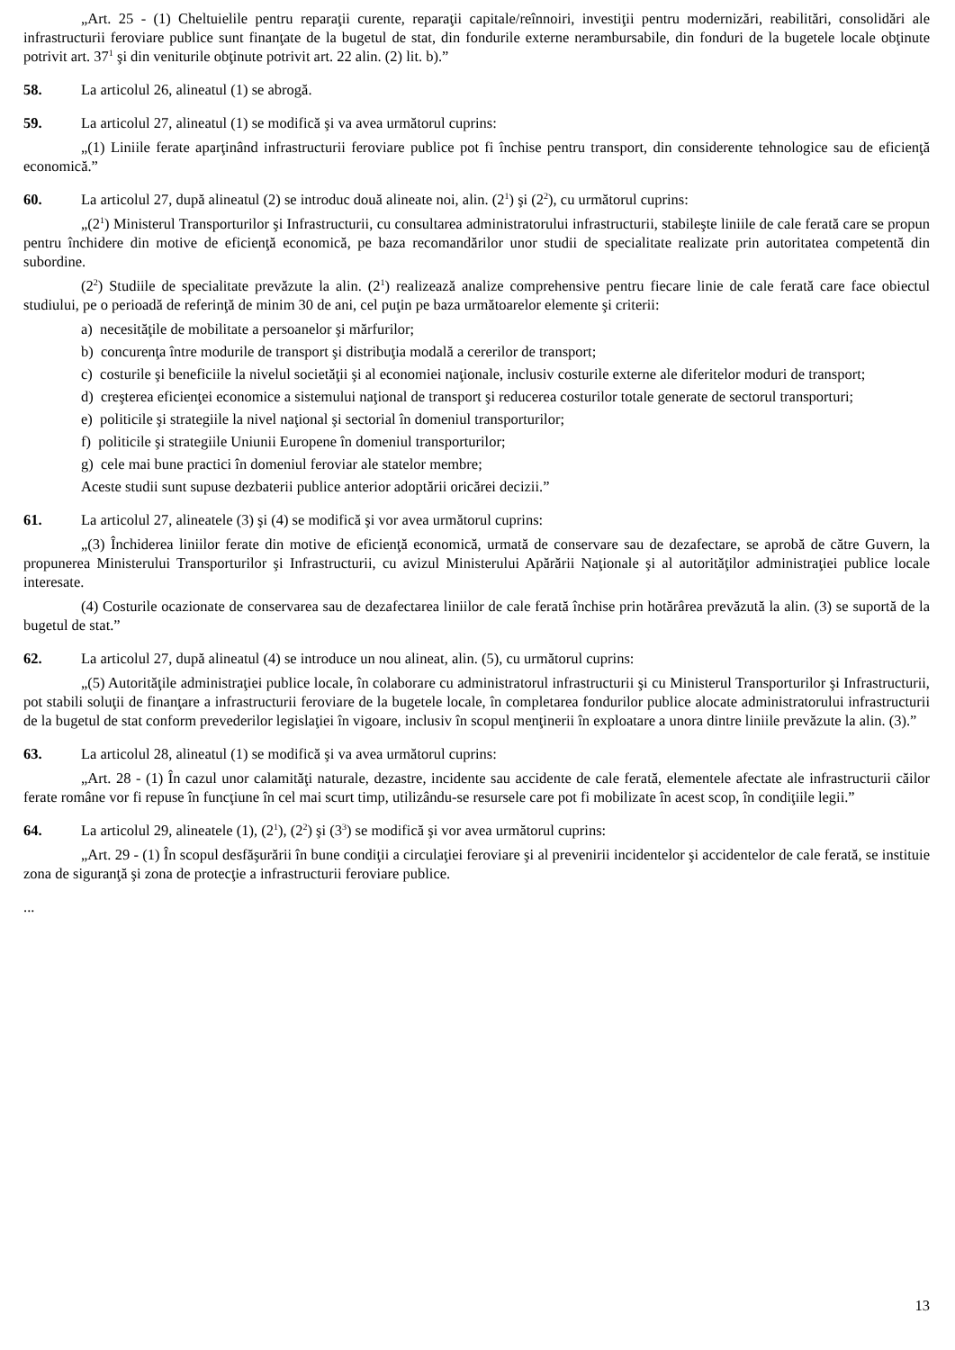„Art. 25 - (1) Cheltuielile pentru reparaţii curente, reparaţii capitale/reînnoiri, investiţii pentru modernizări, reabilitări, consolidări ale infrastructurii feroviare publice sunt finanţate de la bugetul de stat, din fondurile externe nerambursabile, din fonduri de la bugetele locale obţinute potrivit art. 37<sup>1</sup> şi din veniturile obţinute potrivit art. 22 alin. (2) lit. b).”
58. La articolul 26, alineatul (1) se abrogă.
59. La articolul 27, alineatul (1) se modifică şi va avea următorul cuprins:
„(1) Liniile ferate aparţinând infrastructurii feroviare publice pot fi închise pentru transport, din considerente tehnologice sau de eficienţă economică.”
60. La articolul 27, după alineatul (2) se introduc două alineate noi, alin. (2<sup>1</sup>) şi (2<sup>2</sup>), cu următorul cuprins:
„(2<sup>1</sup>) Ministerul Transporturilor şi Infrastructurii, cu consultarea administratorului infrastructurii, stabileşte liniile de cale ferată care se propun pentru închidere din motive de eficienţă economică, pe baza recomandărilor unor studii de specialitate realizate prin autoritatea competentă din subordine.
(2<sup>2</sup>) Studiile de specialitate prevăzute la alin. (2<sup>1</sup>) realizează analize comprehensive pentru fiecare linie de cale ferată care face obiectul studiului, pe o perioadă de referinţă de minim 30 de ani, cel puţin pe baza următoarelor elemente şi criterii:
a) necesităţile de mobilitate a persoanelor şi mărfurilor;
b) concurenţa între modurile de transport şi distribuţia modală a cererilor de transport;
c) costurile şi beneficiile la nivelul societăţii şi al economiei naţionale, inclusiv costurile externe ale diferitelor moduri de transport;
d) creşterea eficienţei economice a sistemului naţional de transport şi reducerea costurilor totale generate de sectorul transporturi;
e) politicile şi strategiile la nivel naţional şi sectorial în domeniul transporturilor;
f) politicile şi strategiile Uniunii Europene în domeniul transporturilor;
g) cele mai bune practici în domeniul feroviar ale statelor membre;
Aceste studii sunt supuse dezbaterii publice anterior adoptării oricărei decizii.”
61. La articolul 27, alineatele (3) şi (4) se modifică şi vor avea următorul cuprins:
„(3) Închiderea liniilor ferate din motive de eficienţă economică, urmată de conservare sau de dezafectare, se aprobă de către Guvern, la propunerea Ministerului Transporturilor şi Infrastructurii, cu avizul Ministerului Apărării Naţionale şi al autorităţilor administraţiei publice locale interesate.
(4) Costurile ocazionate de conservarea sau de dezafectarea liniilor de cale ferată închise prin hotărârea prevăzută la alin. (3) se suportă de la bugetul de stat.”
62. La articolul 27, după alineatul (4) se introduce un nou alineat, alin. (5), cu următorul cuprins:
„(5) Autorităţile administraţiei publice locale, în colaborare cu administratorul infrastructurii şi cu Ministerul Transporturilor şi Infrastructurii, pot stabili soluţii de finanţare a infrastructurii feroviare de la bugetele locale, în completarea fondurilor publice alocate administratorului infrastructurii de la bugetul de stat conform prevederilor legislaţiei în vigoare, inclusiv în scopul menţinerii în exploatare a unora dintre liniile prevăzute la alin. (3).”
63. La articolul 28, alineatul (1) se modifică şi va avea următorul cuprins:
„Art. 28 - (1) În cazul unor calamităţi naturale, dezastre, incidente sau accidente de cale ferată, elementele afectate ale infrastructurii căilor ferate române vor fi repuse în funcţiune în cel mai scurt timp, utilizându-se resursele care pot fi mobilizate în acest scop, în condiţiile legii.”
64. La articolul 29, alineatele (1), (2<sup>1</sup>), (2<sup>2</sup>) şi (3<sup>3</sup>) se modifică şi vor avea următorul cuprins:
„Art. 29 - (1) În scopul desfăşurării în bune condiţii a circulaţiei feroviare şi al prevenirii incidentelor şi accidentelor de cale ferată, se instituie zona de siguranţă şi zona de protecţie a infrastructurii feroviare publice.
...
13